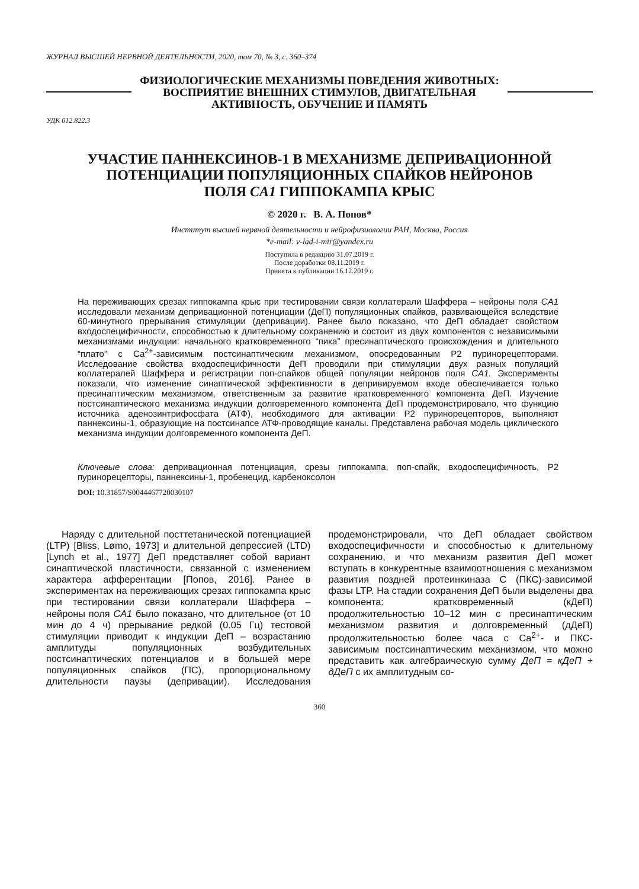ЖУРНАЛ ВЫСШЕЙ НЕРВНОЙ ДЕЯТЕЛЬНОСТИ, 2020, том 70, № 3, с. 360–374
ФИЗИОЛОГИЧЕСКИЕ МЕХАНИЗМЫ ПОВЕДЕНИЯ ЖИВОТНЫХ:
ВОСПРИЯТИЕ ВНЕШНИХ СТИМУЛОВ, ДВИГАТЕЛЬНАЯ
АКТИВНОСТЬ, ОБУЧЕНИЕ И ПАМЯТЬ
УДК 612.822.3
УЧАСТИЕ ПАННЕКСИНОВ-1 В МЕХАНИЗМЕ ДЕПРИВАЦИОННОЙ
ПОТЕНЦИАЦИИ ПОПУЛЯЦИОННЫХ СПАЙКОВ НЕЙРОНОВ
ПОЛЯ CA1 ГИППОКАМПА КРЫС
© 2020 г. В. А. Попов*
Институт высшей нервной деятельности и нейрофизиологии РАН, Москва, Россия
*e-mail: v-lad-i-mir@yandex.ru
Поступила в редакцию 31.07.2019 г.
После доработки 08.11.2019 г.
Принята к публикации 16.12.2019 г.
На переживающих срезах гиппокампа крыс при тестировании связи коллатерали Шаффера – нейроны поля CA1 исследовали механизм депривационной потенциации (ДеП) популяционных спайков, развивающейся вследствие 60-минутного прерывания стимуляции (депривации). Ранее было показано, что ДеП обладает свойством входоспецифичности, способностью к длительному сохранению и состоит из двух компонентов с независимыми механизмами индукции: начального кратковременного “пика” пресинаптического происхождения и длительного “плато” с Ca<sup>2+</sup>-зависимым постсинаптическим механизмом, опосредованным P2 пуринорецепторами. Исследование свойства входоспецифичности ДеП проводили при стимуляции двух разных популяций коллатералей Шаффера и регистрации поп-спайков общей популяции нейронов поля CA1. Эксперименты показали, что изменение синаптической эффективности в депривируемом входе обеспечивается только пресинаптическим механизмом, ответственным за развитие кратковременного компонента ДеП. Изучение постсинаптического механизма индукции долговременного компонента ДеП продемонстрировало, что функцию источника аденозинтрифосфата (АТФ), необходимого для активации P2 пуринорецепторов, выполняют паннексины-1, образующие на постсинапсе АТФ-проводящие каналы. Представлена рабочая модель циклического механизма индукции долговременного компонента ДеП.
Ключевые слова: депривационная потенциация, срезы гиппокампа, поп-спайк, входоспецифичность, P2 пуринорецепторы, паннексины-1, пробенецид, карбеноксолон
DOI: 10.31857/S0044467720030107
Наряду с длительной посттетанической потенциацией (LTP) [Bliss, Lømo, 1973] и длительной депрессией (LTD) [Lynch et al., 1977] ДеП представляет собой вариант синаптической пластичности, связанной с изменением характера афферентации [Попов, 2016]. Ранее в экспериментах на переживающих срезах гиппокампа крыс при тестировании связи коллатерали Шаффера – нейроны поля CA1 было показано, что длительное (от 10 мин до 4 ч) прерывание редкой (0.05 Гц) тестовой стимуляции приводит к индукции ДеП – возрастанию амплитуды популяционных возбудительных постсинаптических потенциалов и в большей мере популяционных спайков (ПС), пропорциональному длительности паузы (депривации). Исследования продемонстрировали, что ДеП обладает свойством входоспецифичности и способностью к длительному сохранению, и что механизм развития ДеП может вступать в конкурентные взаимоотношения с механизмом развития поздней протеинкиназа С (ПКС)-зависимой фазы LTP. На стадии сохранения ДеП были выделены два компонента: кратковременный (кДеП) продолжительностью 10–12 мин с пресинаптическим механизмом развития и долговременный (дДеП) продолжительностью более часа с Ca<sup>2+</sup>- и ПКС-зависимым постсинаптическим механизмом, что можно представить как алгебраическую сумму ДеП = кДеП + дДеП с их амплитудным со-
360